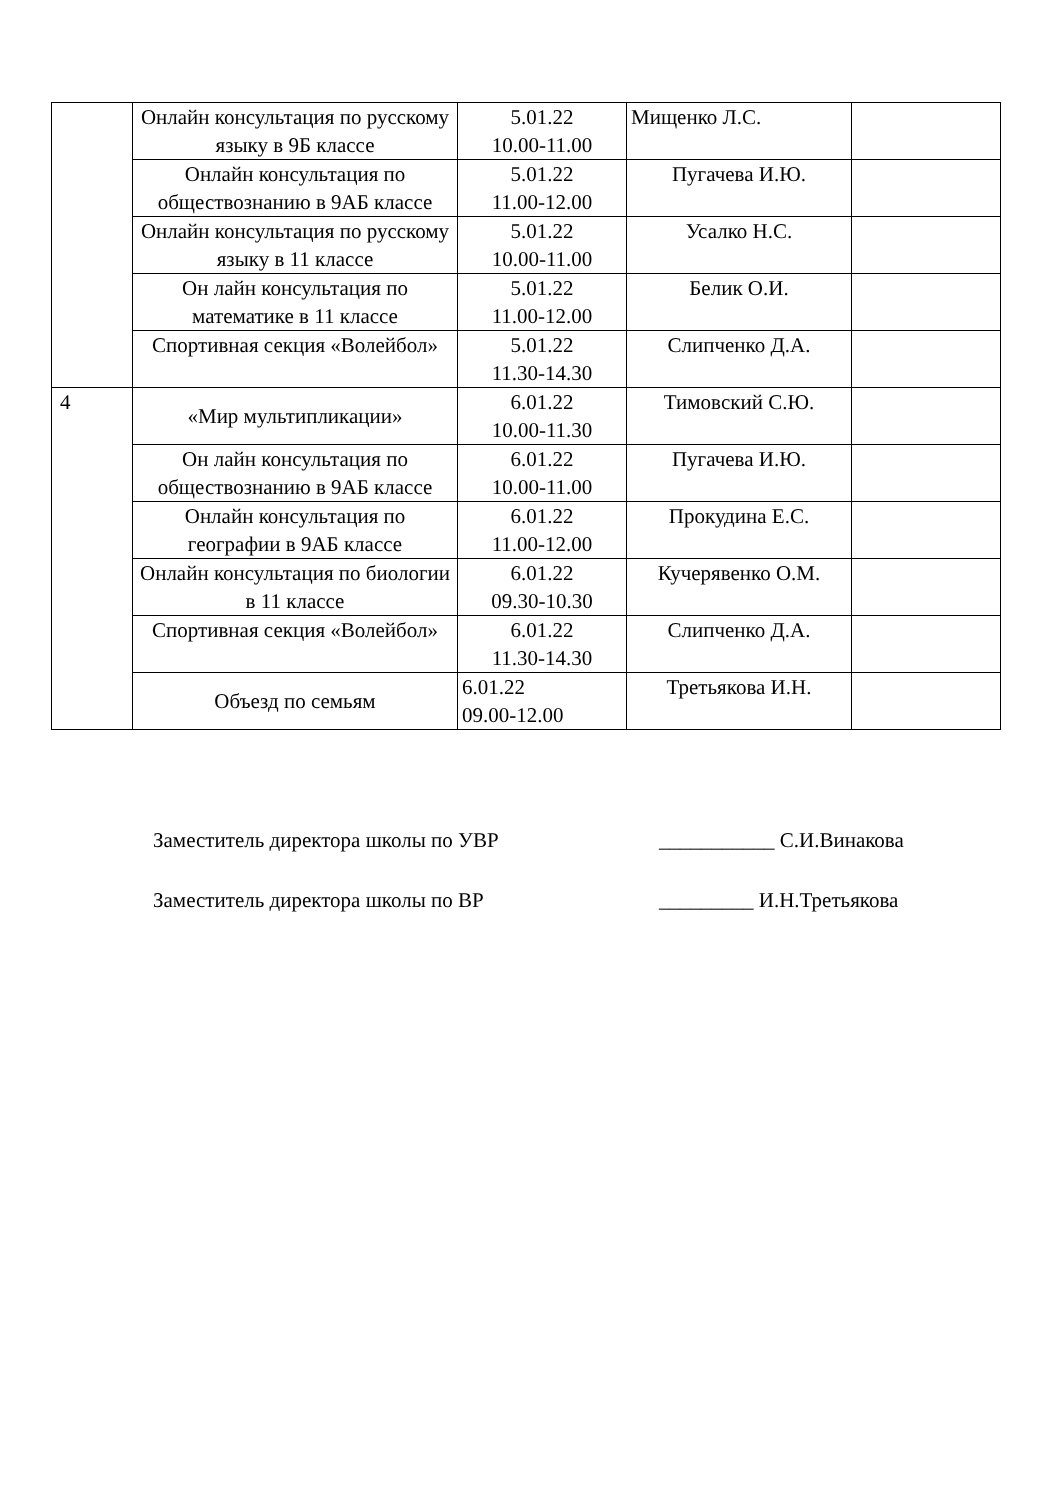| | Онлайн консультация по русскому языку в 9Б классе | 5.01.22 10.00-11.00 | Мищенко Л.С. | |
| | Онлайн консультация по обществознанию в 9АБ классе | 5.01.22 11.00-12.00 | Пугачева И.Ю. | |
| | Онлайн консультация по русскому языку в 11 классе | 5.01.22 10.00-11.00 | Усалко Н.С. | |
| | Он лайн консультация по математике в 11 классе | 5.01.22 11.00-12.00 | Белик О.И. | |
| | Спортивная секция «Волейбол» | 5.01.22 11.30-14.30 | Слипченко Д.А. | |
| 4 | «Мир мультипликации» | 6.01.22 10.00-11.30 | Тимовский С.Ю. | |
| | Он лайн консультация по обществознанию в 9АБ классе | 6.01.22 10.00-11.00 | Пугачева И.Ю. | |
| | Онлайн консультация по географии в 9АБ классе | 6.01.22 11.00-12.00 | Прокудина Е.С. | |
| | Онлайн консультация по биологии в 11 классе | 6.01.22 09.30-10.30 | Кучерявенко О.М. | |
| | Спортивная секция «Волейбол» | 6.01.22 11.30-14.30 | Слипченко Д.А. | |
| | Объезд по семьям | 6.01.22 09.00-12.00 | Третьякова И.Н. | |
Заместитель директора школы по УВР ___________ С.И.Винакова
Заместитель директора школы по ВР _________ И.Н.Третьякова